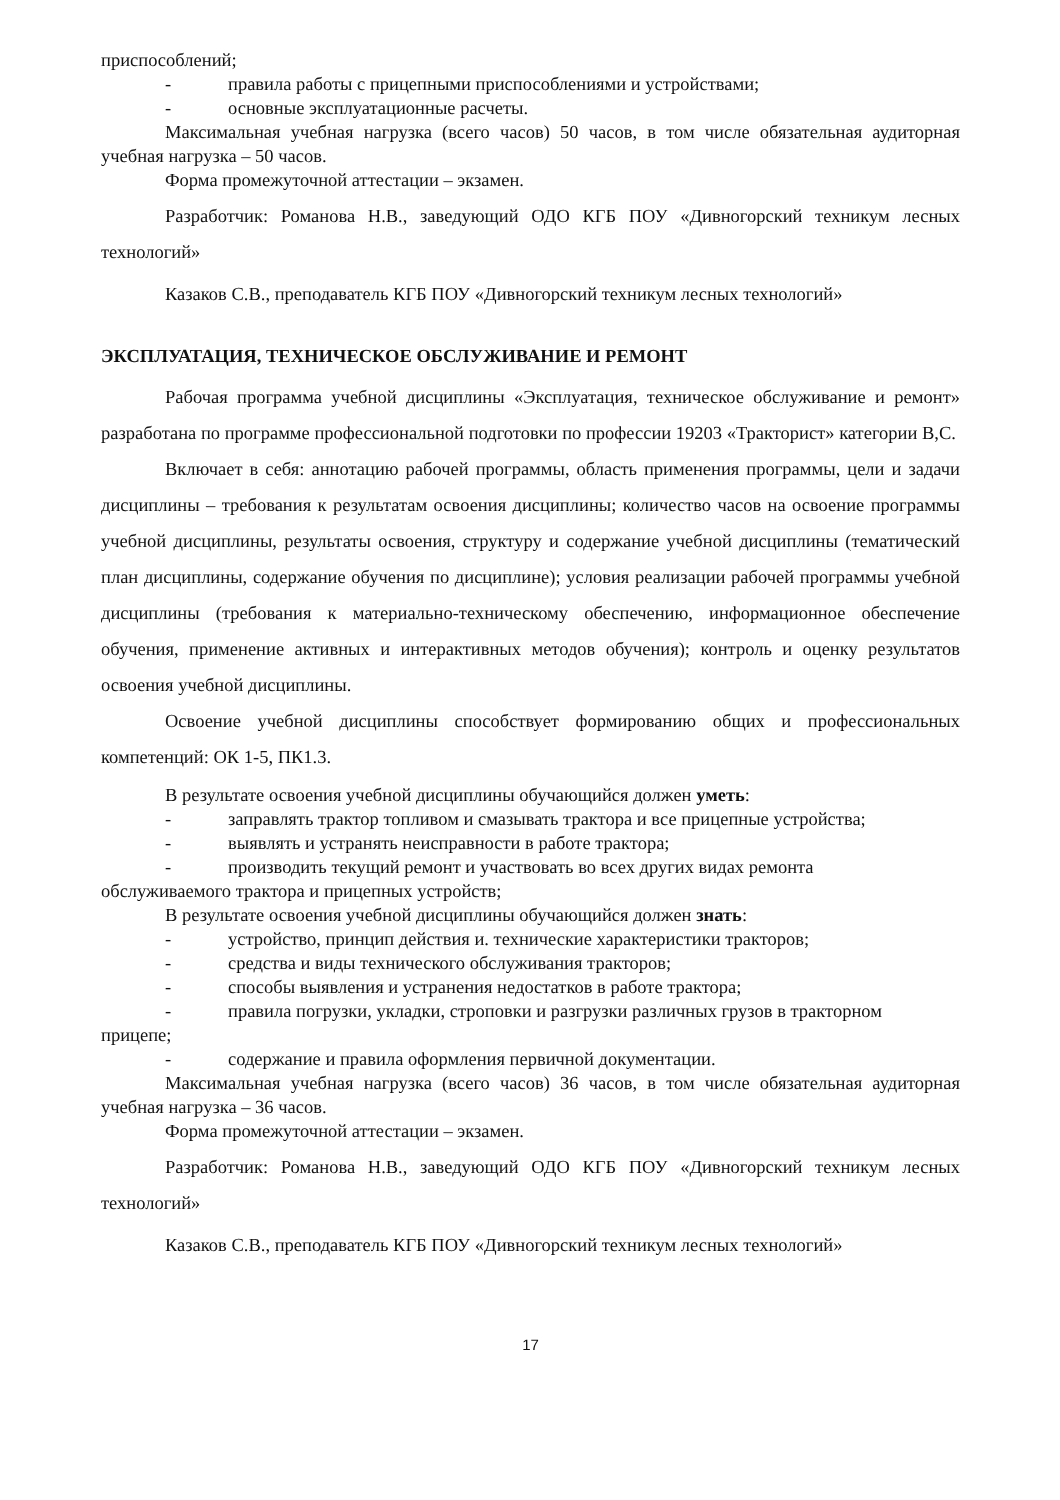приспособлений;
- правила работы с прицепными приспособлениями и устройствами;
- основные эксплуатационные расчеты.
Максимальная учебная нагрузка (всего часов) 50 часов, в том числе обязательная аудиторная учебная нагрузка – 50 часов.
Форма промежуточной аттестации – экзамен.
Разработчик: Романова Н.В., заведующий ОДО КГБ ПОУ «Дивногорский техникум лесных технологий»
Казаков С.В., преподаватель КГБ ПОУ «Дивногорский техникум лесных технологий»
ЭКСПЛУАТАЦИЯ, ТЕХНИЧЕСКОЕ ОБСЛУЖИВАНИЕ И РЕМОНТ
Рабочая программа учебной дисциплины «Эксплуатация, техническое обслуживание и ремонт» разработана по программе профессиональной подготовки по профессии 19203 «Тракторист» категории В,С.
Включает в себя: аннотацию рабочей программы, область применения программы, цели и задачи дисциплины – требования к результатам освоения дисциплины; количество часов на освоение программы учебной дисциплины, результаты освоения, структуру и содержание учебной дисциплины (тематический план дисциплины, содержание обучения по дисциплине); условия реализации рабочей программы учебной дисциплины (требования к материально-техническому обеспечению, информационное обеспечение обучения, применение активных и интерактивных методов обучения); контроль и оценку результатов освоения учебной дисциплины.
Освоение учебной дисциплины способствует формированию общих и профессиональных компетенций: ОК 1-5, ПК1.3.
В результате освоения учебной дисциплины обучающийся должен уметь:
- заправлять трактор топливом и смазывать трактора и все прицепные устройства;
- выявлять и устранять неисправности в работе трактора;
- производить текущий ремонт и участвовать во всех других видах ремонта
обслуживаемого трактора и прицепных устройств;
В результате освоения учебной дисциплины обучающийся должен знать:
- устройство, принцип действия и. технические характеристики тракторов;
- средства и виды технического обслуживания тракторов;
- способы выявления и устранения недостатков в работе трактора;
- правила погрузки, укладки, строповки и разгрузки различных грузов в тракторном
прицепе;
- содержание и правила оформления первичной документации.
Максимальная учебная нагрузка (всего часов) 36 часов, в том числе обязательная аудиторная учебная нагрузка – 36 часов.
Форма промежуточной аттестации – экзамен.
Разработчик: Романова Н.В., заведующий ОДО КГБ ПОУ «Дивногорский техникум лесных технологий»
Казаков С.В., преподаватель КГБ ПОУ «Дивногорский техникум лесных технологий»
17